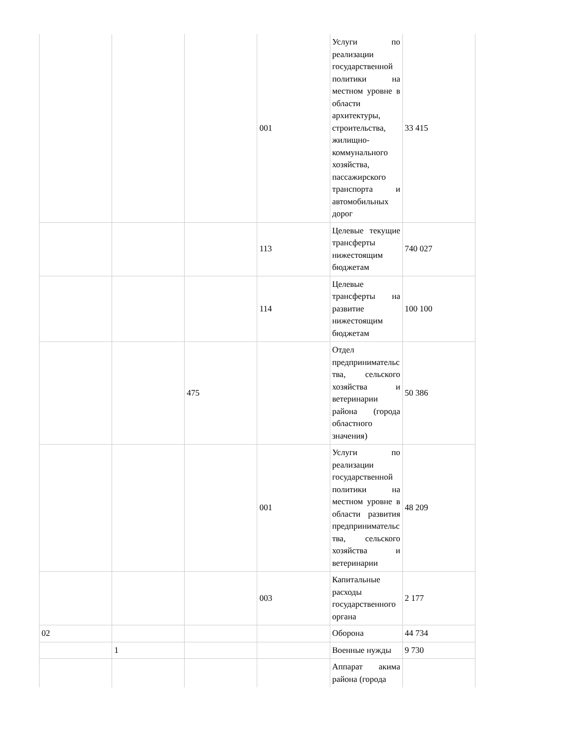| | | | 001 | Услуги по реализации государственной политики на местном уровне в области архитектуры, строительства, жилищно-коммунального хозяйства, пассажирского транспорта и автомобильных дорог | 33 415 |
| | | | 113 | Целевые текущие трансферты нижестоящим бюджетам | 740 027 |
| | | | 114 | Целевые трансферты на развитие нижестоящим бюджетам | 100 100 |
| | | 475 | | Отдел предпринимательства, сельского хозяйства и ветеринарии района (города областного значения) | 50 386 |
| | | | 001 | Услуги по реализации государственной политики на местном уровне в области развития предпринимательства, сельского хозяйства и ветеринарии | 48 209 |
| | | | 003 | Капитальные расходы государственного органа | 2 177 |
| 02 | | | | Оборона | 44 734 |
| | 1 | | | Военные нужды | 9 730 |
| | | | | Аппарат акима района (города | |